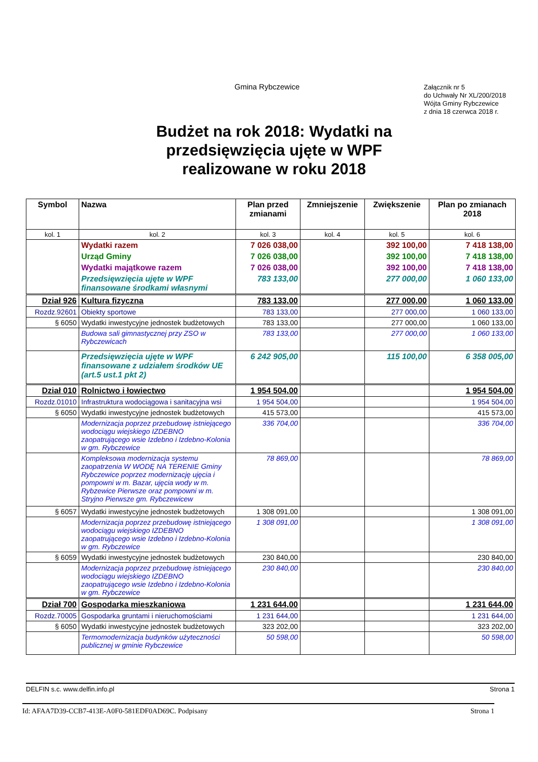Gmina Rybczewice
Załącznik nr 5
do Uchwały Nr XL/200/2018
Wójta Gminy Rybczewice
z dnia 18 czerwca 2018 r.
Budżet na rok 2018: Wydatki na
przedsięwzięcia ujęte w WPF
realizowane w roku 2018
| Symbol | Nazwa | Plan przed zmianami | Zmniejszenie | Zwiększenie | Plan po zmianach 2018 |
| --- | --- | --- | --- | --- | --- |
| kol. 1 | kol. 2 | kol. 3 | kol. 4 | kol. 5 | kol. 6 |
| | Wydatki razem | 7 026 038,00 | | 392 100,00 | 7 418 138,00 |
| | Urząd Gminy | 7 026 038,00 | | 392 100,00 | 7 418 138,00 |
| | Wydatki majątkowe razem | 7 026 038,00 | | 392 100,00 | 7 418 138,00 |
| | Przedsięwzięcia ujęte w WPF finansowane środkami własnymi | 783 133,00 | | 277 000,00 | 1 060 133,00 |
| Dział 926 | Kultura fizyczna | 783 133,00 | | 277 000,00 | 1 060 133,00 |
| Rozdz.92601 | Obiekty sportowe | 783 133,00 | | 277 000,00 | 1 060 133,00 |
| § 6050 | Wydatki inwestycyjne jednostek budżetowych | 783 133,00 | | 277 000,00 | 1 060 133,00 |
| | Budowa sali gimnastycznej przy ZSO w Rybczewicach | 783 133,00 | | 277 000,00 | 1 060 133,00 |
| | Przedsięwzięcia ujęte w WPF finansowane z udziałem środków UE (art.5 ust.1 pkt 2) | 6 242 905,00 | | 115 100,00 | 6 358 005,00 |
| Dział 010 | Rolnictwo i łowiectwo | 1 954 504,00 | | | 1 954 504,00 |
| Rozdz.01010 | Infrastruktura wodociągowa i sanitacyjna wsi | 1 954 504,00 | | | 1 954 504,00 |
| § 6050 | Wydatki inwestycyjne jednostek budżetowych | 415 573,00 | | | 415 573,00 |
| | Modernizacja poprzez przebudowę istniejącego wodociągu wiejskiego IZDEBNO zaopatrującego wsie Izdebno i Izdebno-Kolonia w gm. Rybczewice | 336 704,00 | | | 336 704,00 |
| | Kompleksowa modernizacja systemu zaopatrzenia W WODĘ NA TERENIE Gminy Rybczewice poprzez modernizację ujęcia i pompowni w m. Bazar, ujęcia wody w m. Rybzewice Pierwsze oraz pompowni w m. Stryjno Pierwsze gm. Rybczewicew | 78 869,00 | | | 78 869,00 |
| § 6057 | Wydatki inwestycyjne jednostek budżetowych | 1 308 091,00 | | | 1 308 091,00 |
| | Modernizacja poprzez przebudowę istniejącego wodociągu wiejskiego IZDEBNO zaopatrującego wsie Izdebno i Izdebno-Kolonia w gm. Rybczewice | 1 308 091,00 | | | 1 308 091,00 |
| § 6059 | Wydatki inwestycyjne jednostek budżetowych | 230 840,00 | | | 230 840,00 |
| | Modernizacja poprzez przebudowę istniejącego wodociągu wiejskiego IZDEBNO zaopatrującego wsie Izdebno i Izdebno-Kolonia w gm. Rybczewice | 230 840,00 | | | 230 840,00 |
| Dział 700 | Gospodarka mieszkaniowa | 1 231 644,00 | | | 1 231 644,00 |
| Rozdz.70005 | Gospodarka gruntami i nieruchomościami | 1 231 644,00 | | | 1 231 644,00 |
| § 6050 | Wydatki inwestycyjne jednostek budżetowych | 323 202,00 | | | 323 202,00 |
| | Termomodernizacja budynków użyteczności publicznej w gminie Rybczewice | 50 598,00 | | | 50 598,00 |
DELFIN s.c. www.delfin.info.pl Strona 1
Id: AFAA7D39-CCB7-413E-A0F0-581EDF0AD69C. Podpisany Strona 1